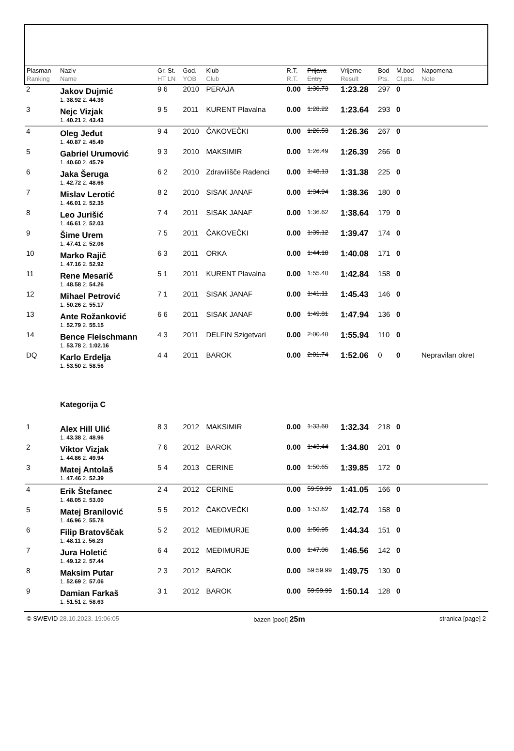| Plasman Ranking | Naziv Name | Gr. St. HT LN | God. YOB | Klub Club | R.T. R.T. | Prijava Entry | Vrijeme Result | Bod Pts. | M.bod Cl.pts. | Napomena Note |
| --- | --- | --- | --- | --- | --- | --- | --- | --- | --- | --- |
| 2 | Jakov Dujmić | 9 6 | 2010 | PERAJA | 0.00 | 1:30.73 | 1:23.28 | 297 | 0 | |
| | 1. 38.92 2. 44.36 | | | | | | | | | |
| 3 | Nejc Vizjak | 9 5 | 2011 | KURENT Plavalna | 0.00 | 1:28.22 | 1:23.64 | 293 | 0 | |
| | 1. 40.21 2. 43.43 | | | | | | | | | |
| 4 | Oleg Jeđut | 9 4 | 2010 | ČAKOVEČKI | 0.00 | 1:26.53 | 1:26.36 | 267 | 0 | |
| | 1. 40.87 2. 45.49 | | | | | | | | | |
| 5 | Gabriel Urumović | 9 3 | 2010 | MAKSIMIR | 0.00 | 1:26.49 | 1:26.39 | 266 | 0 | |
| | 1. 40.60 2. 45.79 | | | | | | | | | |
| 6 | Jaka Šeruga | 6 2 | 2010 | Zdravilišče Radenci | 0.00 | 1:48.13 | 1:31.38 | 225 | 0 | |
| | 1. 42.72 2. 48.66 | | | | | | | | | |
| 7 | Mislav Lerotić | 8 2 | 2010 | SISAK JANAF | 0.00 | 1:34.94 | 1:38.36 | 180 | 0 | |
| | 1. 46.01 2. 52.35 | | | | | | | | | |
| 8 | Leo Jurišić | 7 4 | 2011 | SISAK JANAF | 0.00 | 1:36.62 | 1:38.64 | 179 | 0 | |
| | 1. 46.61 2. 52.03 | | | | | | | | | |
| 9 | Šime Urem | 7 5 | 2011 | ČAKOVEČKI | 0.00 | 1:39.12 | 1:39.47 | 174 | 0 | |
| | 1. 47.41 2. 52.06 | | | | | | | | | |
| 10 | Marko Rajič | 6 3 | 2011 | ORKA | 0.00 | 1:44.18 | 1:40.08 | 171 | 0 | |
| | 1. 47.16 2. 52.92 | | | | | | | | | |
| 11 | Rene Mesarič | 5 1 | 2011 | KURENT Plavalna | 0.00 | 1:55.40 | 1:42.84 | 158 | 0 | |
| | 1. 48.58 2. 54.26 | | | | | | | | | |
| 12 | Mihael Petrović | 7 1 | 2011 | SISAK JANAF | 0.00 | 1:41.11 | 1:45.43 | 146 | 0 | |
| | 1. 50.26 2. 55.17 | | | | | | | | | |
| 13 | Ante Rožanković | 6 6 | 2011 | SISAK JANAF | 0.00 | 1:49.81 | 1:47.94 | 136 | 0 | |
| | 1. 52.79 2. 55.15 | | | | | | | | | |
| 14 | Bence Fleischmann | 4 3 | 2011 | DELFIN Szigetvari | 0.00 | 2:00.40 | 1:55.94 | 110 | 0 | |
| | 1. 53.78 2. 1:02.16 | | | | | | | | | |
| DQ | Karlo Erdelja | 4 4 | 2011 | BAROK | 0.00 | 2:01.74 | 1:52.06 | 0 | 0 | Nepravilan okret |
| | 1. 53.50 2. 58.56 | | | | | | | | | |
| | Kategorija C | | | | | | | | | |
| 1 | Alex Hill Ulić | 8 3 | 2012 | MAKSIMIR | 0.00 | 1:33.60 | 1:32.34 | 218 | 0 | |
| | 1. 43.38 2. 48.96 | | | | | | | | | |
| 2 | Viktor Vizjak | 7 6 | 2012 | BAROK | 0.00 | 1:43.44 | 1:34.80 | 201 | 0 | |
| | 1. 44.86 2. 49.94 | | | | | | | | | |
| 3 | Matej Antolaš | 5 4 | 2013 | CERINE | 0.00 | 1:50.65 | 1:39.85 | 172 | 0 | |
| | 1. 47.46 2. 52.39 | | | | | | | | | |
| 4 | Erik Štefanec | 2 4 | 2012 | CERINE | 0.00 | 59:59.99 | 1:41.05 | 166 | 0 | |
| | 1. 48.05 2. 53.00 | | | | | | | | | |
| 5 | Matej Branilović | 5 5 | 2012 | ČAKOVEČKI | 0.00 | 1:53.62 | 1:42.74 | 158 | 0 | |
| | 1. 46.96 2. 55.78 | | | | | | | | | |
| 6 | Filip Bratovščak | 5 2 | 2012 | MEĐIMURJE | 0.00 | 1:50.95 | 1:44.34 | 151 | 0 | |
| | 1. 48.11 2. 56.23 | | | | | | | | | |
| 7 | Jura Holetić | 6 4 | 2012 | MEĐIMURJE | 0.00 | 1:47.06 | 1:46.56 | 142 | 0 | |
| | 1. 49.12 2. 57.44 | | | | | | | | | |
| 8 | Maksim Putar | 2 3 | 2012 | BAROK | 0.00 | 59:59.99 | 1:49.75 | 130 | 0 | |
| | 1. 52.69 2. 57.06 | | | | | | | | | |
| 9 | Damian Farkaš | 3 1 | 2012 | BAROK | 0.00 | 59:59.99 | 1:50.14 | 128 | 0 | |
| | 1. 51.51 2. 58.63 | | | | | | | | | |
© SWEVID 28.10.2023. 19:06:05 bazen [pool] 25m stranica [page] 2